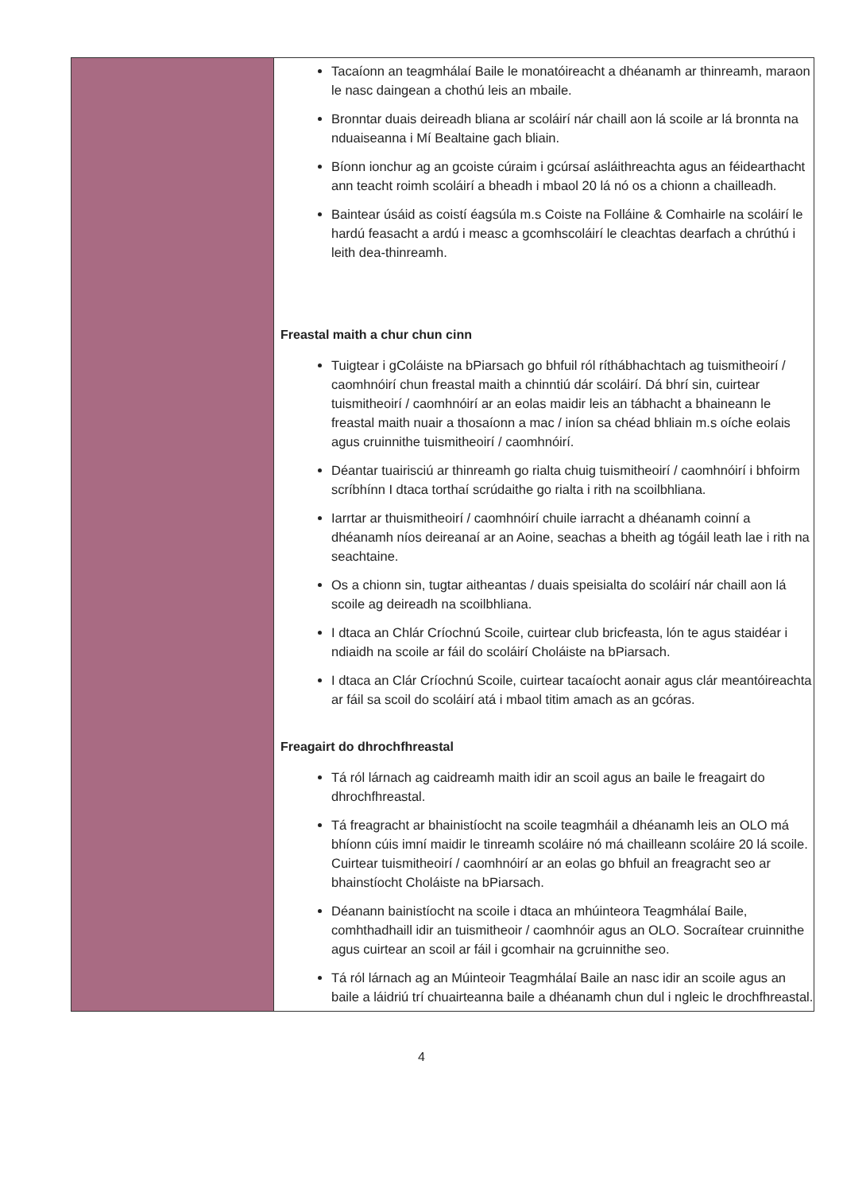| | Tacaíonn an teagmhálaí Baile le monatóireacht a dhéanamh ar thinreamh, maraon le nasc daingean a chothú leis an mbaile. Bronntar duais deireadh bliana ar scoláirí nár chaill aon lá scoile ar lá bronnta na nduaiseanna i Mí Bealtaine gach bliain. Bíonn ionchur ag an gcoiste cúraim i gcúrsaí asláithreachta agus an féidearthacht ann teacht roimh scoláirí a bheadh i mbaol 20 lá nó os a chionn a chailleadh. Baintear úsáid as coistí éagsúla m.s Coiste na Folláine & Comhairle na scoláirí le hardú feasacht a ardú i measc a gcomhscoláirí le cleachtas dearfach a chrúthú i leith dea-thinreamh. Freastal maith a chur chun cinn Tuigtear i gColáiste na bPiarsach go bhfuil ról ríthábhachtach ag tuismitheoirí / caomhnóirí chun freastal maith a chinntiú dár scoláirí. Dá bhrí sin, cuirtear tuismitheoirí / caomhnóirí ar an eolas maidir leis an tábhacht a bhaineann le freastal maith nuair a thosaíonn a mac / iníon sa chéad bhliain m.s oíche eolais agus cruinnithe tuismitheoirí / caomhnóirí. Déantar tuairisciú ar thinreamh go rialta chuig tuismitheoirí / caomhnóirí i bhfoirm scríbhínn I dtaca torthaí scrúdaithe go rialta i rith na scoilbhliana. Iarrtar ar thuismitheoirí / caomhnóirí chuile iarracht a dhéanamh coinní a dhéanamh níos deireanaí ar an Aoine, seachas a bheith ag tógáil leath lae i rith na seachtaine. Os a chionn sin, tugtar aitheantas / duais speisialta do scoláirí nár chaill aon lá scoile ag deireadh na scoilbhliana. I dtaca an Chlár Críochnú Scoile, cuirtear club bricfeasta, lón te agus staidéar i ndiaidh na scoile ar fáil do scoláirí Choláiste na bPiarsach. I dtaca an Clár Críochnú Scoile, cuirtear tacaíocht aonair agus clár meantóireachta ar fáil sa scoil do scoláirí atá i mbaol titim amach as an gcóras. Freagairt do dhrochfhreastal Tá ról lárnach ag caidreamh maith idir an scoil agus an baile le freagairt do dhrochfhreastal. Tá freagracht ar bhainistíocht na scoile teagmháil a dhéanamh leis an OLO má bhíonn cúis imní maidir le tinreamh scoláire nó má chailleann scoláire 20 lá scoile. Cuirtear tuismitheoirí / caomhnóirí ar an eolas go bhfuil an freagracht seo ar bhainstíocht Choláiste na bPiarsach. Déanann bainistíocht na scoile i dtaca an mhúinteora Teagmhálaí Baile, comhthadhaill idir an tuismitheoir / caomhnóir agus an OLO. Socraítear cruinnithe agus cuirtear an scoil ar fáil i gcomhair na gcruinnithe seo. Tá ról lárnach ag an Múinteoir Teagmhálaí Baile an nasc idir an scoile agus an baile a láidriú trí chuairteanna baile a dhéanamh chun dul i ngleic le drochfhreastal. |
4